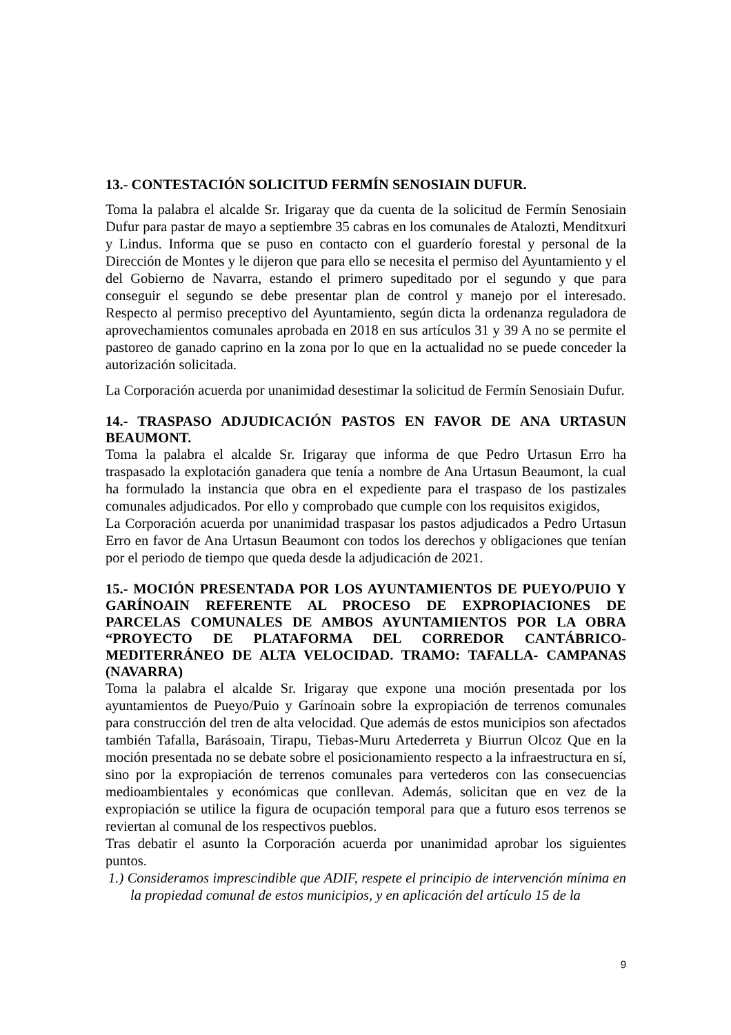13.- CONTESTACIÓN SOLICITUD FERMÍN SENOSIAIN DUFUR.
Toma la palabra el alcalde Sr. Irigaray que da cuenta de la solicitud de Fermín Senosiain Dufur para pastar de mayo a septiembre 35 cabras en los comunales de Atalozti, Menditxuri y Lindus. Informa que se puso en contacto con el guarderío forestal y personal de la Dirección de Montes y le dijeron que para ello se necesita el permiso del Ayuntamiento y el del Gobierno de Navarra, estando el primero supeditado por el segundo y que para conseguir el segundo se debe presentar plan de control y manejo por el interesado. Respecto al permiso preceptivo del Ayuntamiento, según dicta la ordenanza reguladora de aprovechamientos comunales aprobada en 2018 en sus artículos 31 y 39 A no se permite el pastoreo de ganado caprino en la zona por lo que en la actualidad no se puede conceder la autorización solicitada.
La Corporación acuerda por unanimidad desestimar la solicitud de Fermín Senosiain Dufur.
14.- TRASPASO ADJUDICACIÓN PASTOS EN FAVOR DE ANA URTASUN BEAUMONT.
Toma la palabra el alcalde Sr. Irigaray que informa de que Pedro Urtasun Erro ha traspasado la explotación ganadera que tenía a nombre de Ana Urtasun Beaumont, la cual ha formulado la instancia que obra en el expediente para el traspaso de los pastizales comunales adjudicados. Por ello y comprobado que cumple con los requisitos exigidos,
La Corporación acuerda por unanimidad traspasar los pastos adjudicados a Pedro Urtasun Erro en favor de Ana Urtasun Beaumont con todos los derechos y obligaciones que tenían por el periodo de tiempo que queda desde la adjudicación de 2021.
15.- MOCIÓN PRESENTADA POR LOS AYUNTAMIENTOS DE PUEYO/PUIO Y GARÍNOAIN REFERENTE AL PROCESO DE EXPROPIACIONES DE PARCELAS COMUNALES DE AMBOS AYUNTAMIENTOS POR LA OBRA “PROYECTO DE PLATAFORMA DEL CORREDOR CANTÁBRICO-MEDITERRÁNEO DE ALTA VELOCIDAD. TRAMO: TAFALLA- CAMPANAS (NAVARRA)
Toma la palabra el alcalde Sr. Irigaray que expone una moción presentada por los ayuntamientos de Pueyo/Puio y Garínoain sobre la expropiación de terrenos comunales para construcción del tren de alta velocidad. Que además de estos municipios son afectados también Tafalla, Barásoain, Tirapu, Tiebas-Muru Artederreta y Biurrun Olcoz Que en la moción presentada no se debate sobre el posicionamiento respecto a la infraestructura en sí, sino por la expropiación de terrenos comunales para vertederos con las consecuencias medioambientales y económicas que conllevan. Además, solicitan que en vez de la expropiación se utilice la figura de ocupación temporal para que a futuro esos terrenos se reviertan al comunal de los respectivos pueblos.
Tras debatir el asunto la Corporación acuerda por unanimidad aprobar los siguientes puntos.
1.) Consideramos imprescindible que ADIF, respete el principio de intervención mínima en la propiedad comunal de estos municipios, y en aplicación del artículo 15 de la
9